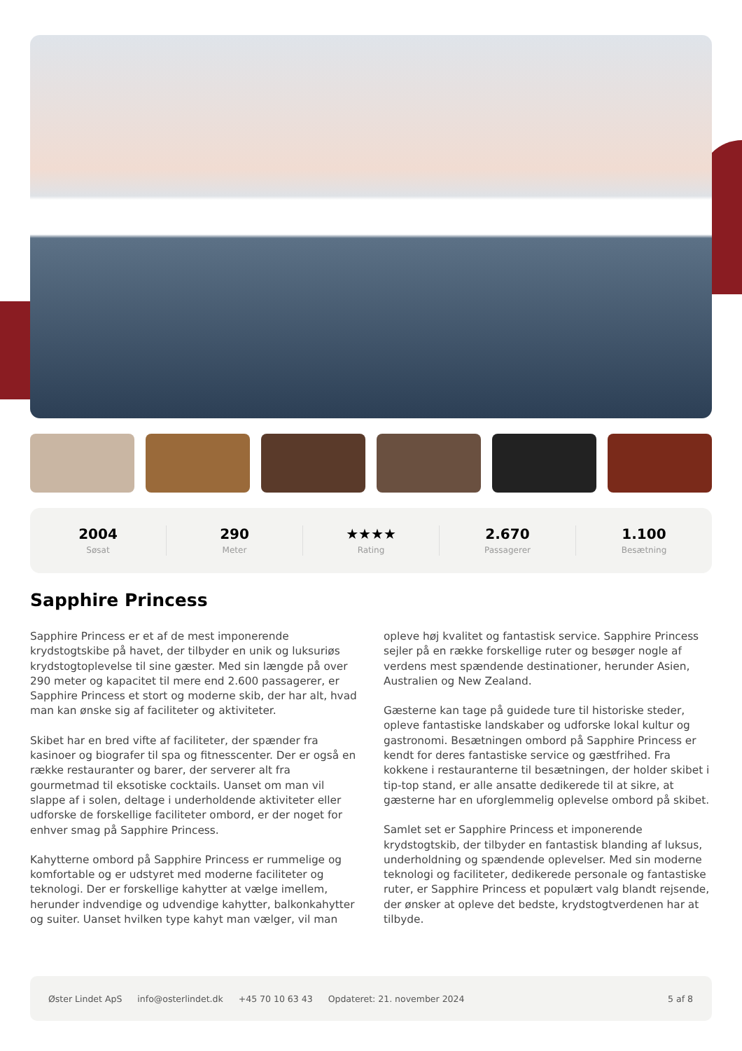2004
Søsat
290
Meter
★★★★
Rating
2.670
Passagerer
1.100
Besætning
Sapphire Princess
Sapphire Princess er et af de mest imponerende krydstogtskibe på havet, der tilbyder en unik og luksuriøs krydstogtoplevelse til sine gæster. Med sin længde på over 290 meter og kapacitet til mere end 2.600 passagerer, er Sapphire Princess et stort og moderne skib, der har alt, hvad man kan ønske sig af faciliteter og aktiviteter.
Skibet har en bred vifte af faciliteter, der spænder fra kasinoer og biografer til spa og fitnesscenter. Der er også en række restauranter og barer, der serverer alt fra gourmetmad til eksotiske cocktails. Uanset om man vil slappe af i solen, deltage i underholdende aktiviteter eller udforske de forskellige faciliteter ombord, er der noget for enhver smag på Sapphire Princess.
Kahytterne ombord på Sapphire Princess er rummelige og komfortable og er udstyret med moderne faciliteter og teknologi. Der er forskellige kahytter at vælge imellem, herunder indvendige og udvendige kahytter, balkonkahytter og suiter. Uanset hvilken type kahyt man vælger, vil man opleve høj kvalitet og fantastisk service. Sapphire Princess sejler på en række forskellige ruter og besøger nogle af verdens mest spændende destinationer, herunder Asien, Australien og New Zealand.
Gæsterne kan tage på guidede ture til historiske steder, opleve fantastiske landskaber og udforske lokal kultur og gastronomi. Besætningen ombord på Sapphire Princess er kendt for deres fantastiske service og gæstfrihed. Fra kokkene i restauranterne til besætningen, der holder skibet i tip-top stand, er alle ansatte dedikerede til at sikre, at gæsterne har en uforglemmelig oplevelse ombord på skibet.
Samlet set er Sapphire Princess et imponerende krydstogtskib, der tilbyder en fantastisk blanding af luksus, underholdning og spændende oplevelser. Med sin moderne teknologi og faciliteter, dedikerede personale og fantastiske ruter, er Sapphire Princess et populært valg blandt rejsende, der ønsker at opleve det bedste, krydstogtverdenen har at tilbyde.
Øster Lindet ApS info@osterlindet.dk +45 70 10 63 43 Opdateret: 21. november 2024 5 af 8